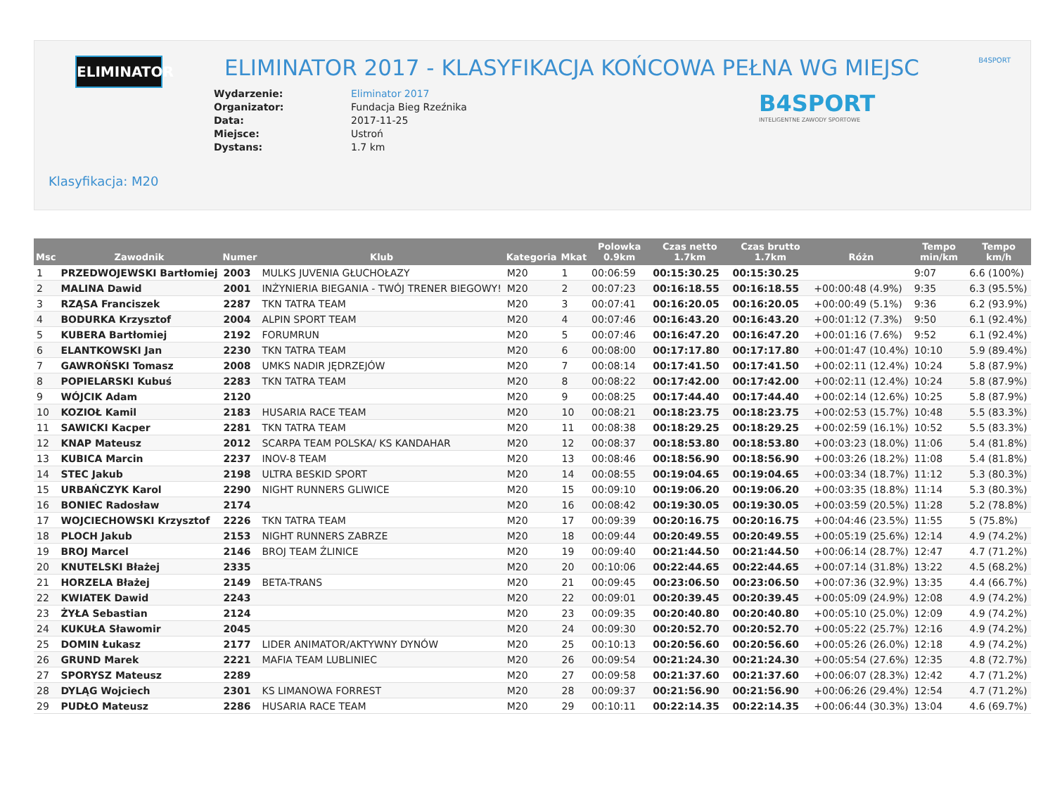ELIMINATOR B4SPORT
ELIMINATOR 2017 - KLASYFIKACJA KOŃCOWA PEŁNA WG MIEJSC
Wydarzenie: Eliminator 2017 Organizator: Fundacja Bieg Rzeźnika Data: 2017-11-25 Miejsce: Ustroń Dystans: 1.7 km
B4SPORT
INTELIGENTNE ZAWODY SPORTOWE
Klasyfikacja: M20
| Msc | Zawodnik | Numer | Klub | Kategoria | Mkat | Polowka 0.9km | Czas netto 1.7km | Czas brutto 1.7km | Różn | Tempo min/km | Tempo km/h |
| --- | --- | --- | --- | --- | --- | --- | --- | --- | --- | --- | --- |
| 1 | PRZEDWOJEWSKI Bartłomiej | 2003 | MULKS JUVENIA GŁUCHOŁAZY | M20 | 1 | 00:06:59 | 00:15:30.25 | 00:15:30.25 | | 9:07 | 6.6 (100%) |
| 2 | MALINA Dawid | 2001 | INŻYNIERIA BIEGANIA - TWÓJ TRENER BIEGOWY! | M20 | 2 | 00:07:23 | 00:16:18.55 | 00:16:18.55 | +00:00:48 (4.9%) | 9:35 | 6.3 (95.5%) |
| 3 | RZĄSA Franciszek | 2287 | TKN TATRA TEAM | M20 | 3 | 00:07:41 | 00:16:20.05 | 00:16:20.05 | +00:00:49 (5.1%) | 9:36 | 6.2 (93.9%) |
| 4 | BODURKA Krzysztof | 2004 | ALPIN SPORT TEAM | M20 | 4 | 00:07:46 | 00:16:43.20 | 00:16:43.20 | +00:01:12 (7.3%) | 9:50 | 6.1 (92.4%) |
| 5 | KUBERA Bartłomiej | 2192 | FORUMRUN | M20 | 5 | 00:07:46 | 00:16:47.20 | 00:16:47.20 | +00:01:16 (7.6%) | 9:52 | 6.1 (92.4%) |
| 6 | ELANTKOWSKI Jan | 2230 | TKN TATRA TEAM | M20 | 6 | 00:08:00 | 00:17:17.80 | 00:17:17.80 | +00:01:47 (10.4%) | 10:10 | 5.9 (89.4%) |
| 7 | GAWROŃSKI Tomasz | 2008 | UMKS NADIR JĘDRZEJÓW | M20 | 7 | 00:08:14 | 00:17:41.50 | 00:17:41.50 | +00:02:11 (12.4%) | 10:24 | 5.8 (87.9%) |
| 8 | POPIELARSKI Kubuś | 2283 | TKN TATRA TEAM | M20 | 8 | 00:08:22 | 00:17:42.00 | 00:17:42.00 | +00:02:11 (12.4%) | 10:24 | 5.8 (87.9%) |
| 9 | WÓJCIK Adam | 2120 | | M20 | 9 | 00:08:25 | 00:17:44.40 | 00:17:44.40 | +00:02:14 (12.6%) | 10:25 | 5.8 (87.9%) |
| 10 | KOZIOŁ Kamil | 2183 | HUSARIA RACE TEAM | M20 | 10 | 00:08:21 | 00:18:23.75 | 00:18:23.75 | +00:02:53 (15.7%) | 10:48 | 5.5 (83.3%) |
| 11 | SAWICKI Kacper | 2281 | TKN TATRA TEAM | M20 | 11 | 00:08:38 | 00:18:29.25 | 00:18:29.25 | +00:02:59 (16.1%) | 10:52 | 5.5 (83.3%) |
| 12 | KNAP Mateusz | 2012 | SCARPA TEAM POLSKA/ KS KANDAHAR | M20 | 12 | 00:08:37 | 00:18:53.80 | 00:18:53.80 | +00:03:23 (18.0%) | 11:06 | 5.4 (81.8%) |
| 13 | KUBICA Marcin | 2237 | INOV-8 TEAM | M20 | 13 | 00:08:46 | 00:18:56.90 | 00:18:56.90 | +00:03:26 (18.2%) | 11:08 | 5.4 (81.8%) |
| 14 | STEC Jakub | 2198 | ULTRA BESKID SPORT | M20 | 14 | 00:08:55 | 00:19:04.65 | 00:19:04.65 | +00:03:34 (18.7%) | 11:12 | 5.3 (80.3%) |
| 15 | URBAŃCZYK Karol | 2290 | NIGHT RUNNERS GLIWICE | M20 | 15 | 00:09:10 | 00:19:06.20 | 00:19:06.20 | +00:03:35 (18.8%) | 11:14 | 5.3 (80.3%) |
| 16 | BONIEC Radosław | 2174 | | M20 | 16 | 00:08:42 | 00:19:30.05 | 00:19:30.05 | +00:03:59 (20.5%) | 11:28 | 5.2 (78.8%) |
| 17 | WOJCIECHOWSKI Krzysztof | 2226 | TKN TATRA TEAM | M20 | 17 | 00:09:39 | 00:20:16.75 | 00:20:16.75 | +00:04:46 (23.5%) | 11:55 | 5 (75.8%) |
| 18 | PLOCH Jakub | 2153 | NIGHT RUNNERS ZABRZE | M20 | 18 | 00:09:44 | 00:20:49.55 | 00:20:49.55 | +00:05:19 (25.6%) | 12:14 | 4.9 (74.2%) |
| 19 | BROJ Marcel | 2146 | BROJ TEAM ŹLINICE | M20 | 19 | 00:09:40 | 00:21:44.50 | 00:21:44.50 | +00:06:14 (28.7%) | 12:47 | 4.7 (71.2%) |
| 20 | KNUTELSKI Błażej | 2335 | | M20 | 20 | 00:10:06 | 00:22:44.65 | 00:22:44.65 | +00:07:14 (31.8%) | 13:22 | 4.5 (68.2%) |
| 21 | HORZELA Błażej | 2149 | BETA-TRANS | M20 | 21 | 00:09:45 | 00:23:06.50 | 00:23:06.50 | +00:07:36 (32.9%) | 13:35 | 4.4 (66.7%) |
| 22 | KWIATEK Dawid | 2243 | | M20 | 22 | 00:09:01 | 00:20:39.45 | 00:20:39.45 | +00:05:09 (24.9%) | 12:08 | 4.9 (74.2%) |
| 23 | ŻYŁA Sebastian | 2124 | | M20 | 23 | 00:09:35 | 00:20:40.80 | 00:20:40.80 | +00:05:10 (25.0%) | 12:09 | 4.9 (74.2%) |
| 24 | KUKUŁA Sławomir | 2045 | | M20 | 24 | 00:09:30 | 00:20:52.70 | 00:20:52.70 | +00:05:22 (25.7%) | 12:16 | 4.9 (74.2%) |
| 25 | DOMIN Łukasz | 2177 | LIDER ANIMATOR/AKTYWNY DYNÓW | M20 | 25 | 00:10:13 | 00:20:56.60 | 00:20:56.60 | +00:05:26 (26.0%) | 12:18 | 4.9 (74.2%) |
| 26 | GRUND Marek | 2221 | MAFIA TEAM LUBLINIEC | M20 | 26 | 00:09:54 | 00:21:24.30 | 00:21:24.30 | +00:05:54 (27.6%) | 12:35 | 4.8 (72.7%) |
| 27 | SPORYSZ Mateusz | 2289 | | M20 | 27 | 00:09:58 | 00:21:37.60 | 00:21:37.60 | +00:06:07 (28.3%) | 12:42 | 4.7 (71.2%) |
| 28 | DYLĄG Wojciech | 2301 | KS LIMANOWA FORREST | M20 | 28 | 00:09:37 | 00:21:56.90 | 00:21:56.90 | +00:06:26 (29.4%) | 12:54 | 4.7 (71.2%) |
| 29 | PUDŁO Mateusz | 2286 | HUSARIA RACE TEAM | M20 | 29 | 00:10:11 | 00:22:14.35 | 00:22:14.35 | +00:06:44 (30.3%) | 13:04 | 4.6 (69.7%) |